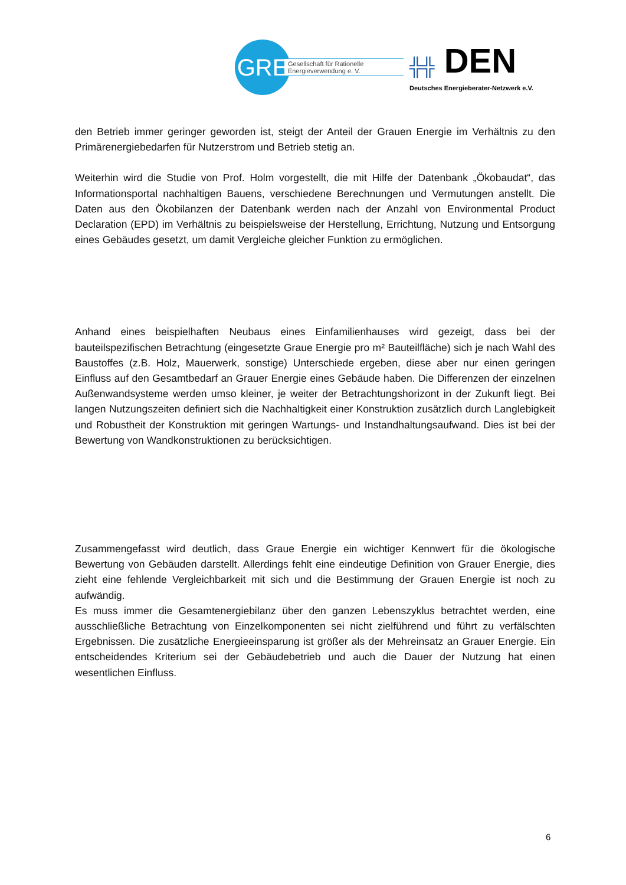GRE
Gesellschaft für Rationelle
Energieverwendung e. V.
╬╬ DEN
Deutsches Energieberater-Netzwerk e.V.
den Betrieb immer geringer geworden ist, steigt der Anteil der Grauen Energie im Verhältnis zu den Primärenergiebedarfen für Nutzerstrom und Betrieb stetig an.
Weiterhin wird die Studie von Prof. Holm vorgestellt, die mit Hilfe der Datenbank „Ökobaudat“, das Informationsportal nachhaltigen Bauens, verschiedene Berechnungen und Vermutungen anstellt. Die Daten aus den Ökobilanzen der Datenbank werden nach der Anzahl von Environmental Product Declaration (EPD) im Verhältnis zu beispielsweise der Herstellung, Errichtung, Nutzung und Entsorgung eines Gebäudes gesetzt, um damit Vergleiche gleicher Funktion zu ermöglichen.
Anhand eines beispielhaften Neubaus eines Einfamilienhauses wird gezeigt, dass bei der bauteilspezifischen Betrachtung (eingesetzte Graue Energie pro m² Bauteilfläche) sich je nach Wahl des Baustoffes (z.B. Holz, Mauerwerk, sonstige) Unterschiede ergeben, diese aber nur einen geringen Einfluss auf den Gesamtbedarf an Grauer Energie eines Gebäude haben. Die Differenzen der einzelnen Außenwandsysteme werden umso kleiner, je weiter der Betrachtungshorizont in der Zukunft liegt. Bei langen Nutzungszeiten definiert sich die Nachhaltigkeit einer Konstruktion zusätzlich durch Langlebigkeit und Robustheit der Konstruktion mit geringen Wartungs- und Instandhaltungsaufwand. Dies ist bei der Bewertung von Wandkonstruktionen zu berücksichtigen.
Zusammengefasst wird deutlich, dass Graue Energie ein wichtiger Kennwert für die ökologische Bewertung von Gebäuden darstellt. Allerdings fehlt eine eindeutige Definition von Grauer Energie, dies zieht eine fehlende Vergleichbarkeit mit sich und die Bestimmung der Grauen Energie ist noch zu aufwändig.
Es muss immer die Gesamtenergiebilanz über den ganzen Lebenszyklus betrachtet werden, eine ausschließliche Betrachtung von Einzelkomponenten sei nicht zielführend und führt zu verfälschten Ergebnissen. Die zusätzliche Energieeinsparung ist größer als der Mehreinsatz an Grauer Energie. Ein entscheidendes Kriterium sei der Gebäudebetrieb und auch die Dauer der Nutzung hat einen wesentlichen Einfluss.
6